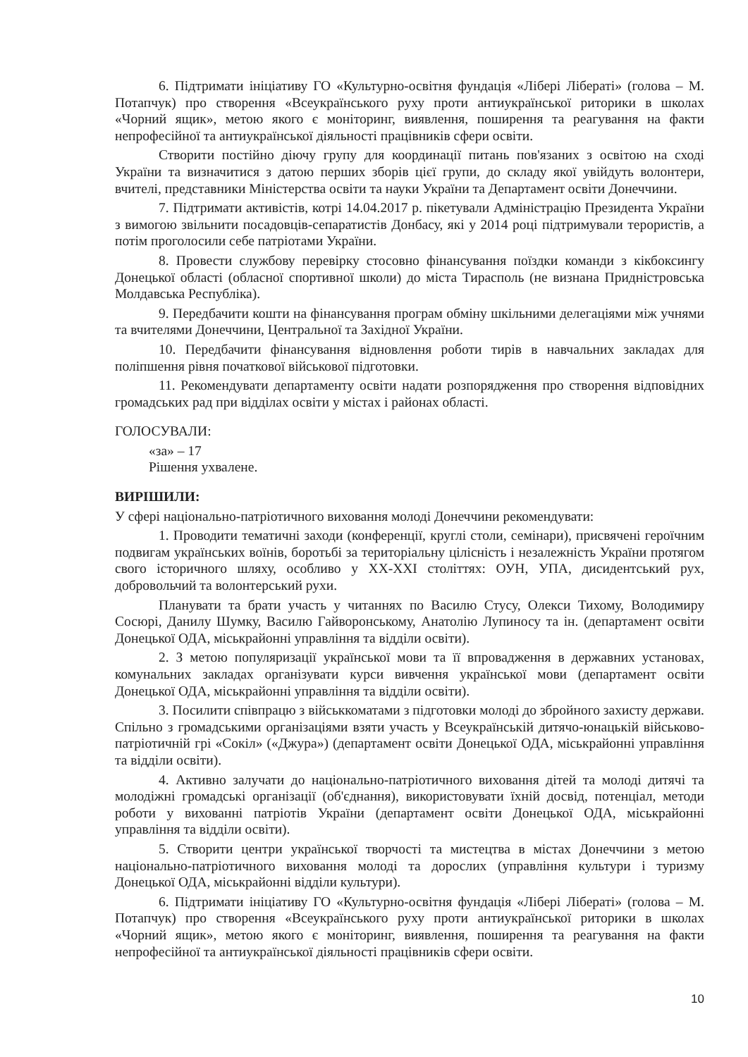6. Підтримати ініціативу ГО «Культурно-освітня фундація «Лібері Лібераті» (голова – М. Потапчук) про створення «Всеукраїнського руху проти антиукраїнської риторики в школах «Чорний ящик», метою якого є моніторинг, виявлення, поширення та реагування на факти непрофесійної та антиукраїнської діяльності працівників сфери освіти.
Створити постійно діючу групу для координації питань пов'язаних з освітою на сході України та визначитися з датою перших зборів цієї групи, до складу якої увійдуть волонтери, вчителі, представники Міністерства освіти та науки України та Департамент освіти Донеччини.
7. Підтримати активістів, котрі 14.04.2017 р. пікетували Адміністрацію Президента України з вимогою звільнити посадовців-сепаратистів Донбасу, які у 2014 році підтримували терористів, а потім проголосили себе патріотами України.
8. Провести службову перевірку стосовно фінансування поїздки команди з кікбоксингу Донецької області (обласної спортивної школи) до міста Тирасполь (не визнана Придністровська Молдавська Республіка).
9. Передбачити кошти на фінансування програм обміну шкільними делегаціями між учнями та вчителями Донеччини, Центральної та Західної України.
10. Передбачити фінансування відновлення роботи тирів в навчальних закладах для поліпшення рівня початкової військової підготовки.
11. Рекомендувати департаменту освіти надати розпорядження про створення відповідних громадських рад при відділах освіти у містах і районах області.
ГОЛОСУВАЛИ:
«за» – 17
Рішення ухвалене.
ВИРІШИЛИ:
У сфері національно-патріотичного виховання молоді Донеччини рекомендувати:
1. Проводити тематичні заходи (конференції, круглі столи, семінари), присвячені героїчним подвигам українських воїнів, боротьбі за територіальну цілісність і незалежність України протягом свого історичного шляху, особливо у XX-XXI століттях: ОУН, УПА, дисидентський рух, добровольчий та волонтерський рухи.
Планувати та брати участь у читаннях по Василю Стусу, Олекси Тихому, Володимиру Сосюрі, Данилу Шумку, Василю Гайворонському, Анатолію Лупиносу та ін. (департамент освіти Донецької ОДА, міськрайонні управління та відділи освіти).
2. З метою популяризації української мови та її впровадження в державних установах, комунальних закладах організувати курси вивчення української мови (департамент освіти Донецької ОДА, міськрайонні управління та відділи освіти).
3. Посилити співпрацю з військкоматами з підготовки молоді до збройного захисту держави. Спільно з громадськими організаціями взяти участь у Всеукраїнській дитячо-юнацькій військово-патріотичній грі «Сокіл» («Джура») (департамент освіти Донецької ОДА, міськрайонні управління та відділи освіти).
4. Активно залучати до національно-патріотичного виховання дітей та молоді дитячі та молодіжні громадські організації (об'єднання), використовувати їхній досвід, потенціал, методи роботи у вихованні патріотів України (департамент освіти Донецької ОДА, міськрайонні управління та відділи освіти).
5. Створити центри української творчості та мистецтва в містах Донеччини з метою національно-патріотичного виховання молоді та дорослих (управління культури і туризму Донецької ОДА, міськрайонні відділи культури).
6. Підтримати ініціативу ГО «Культурно-освітня фундація «Лібері Лібераті» (голова – М. Потапчук) про створення «Всеукраїнського руху проти антиукраїнської риторики в школах «Чорний ящик», метою якого є моніторинг, виявлення, поширення та реагування на факти непрофесійної та антиукраїнської діяльності працівників сфери освіти.
10